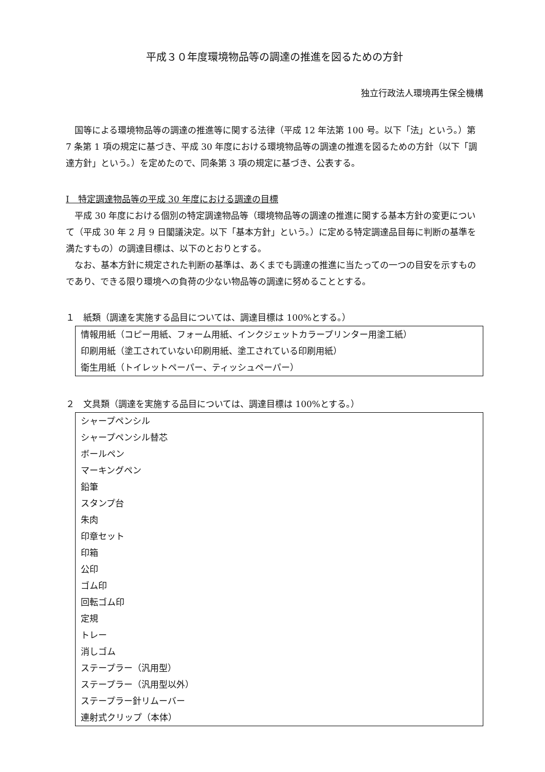平成３０年度環境物品等の調達の推進を図るための方針
独立行政法人環境再生保全機構
国等による環境物品等の調達の推進等に関する法律（平成 12 年法第 100 号。以下「法」という。）第 7 条第 1 項の規定に基づき、平成 30 年度における環境物品等の調達の推進を図るための方針（以下「調達方針」という。）を定めたので、同条第 3 項の規定に基づき、公表する。
Ⅰ　特定調達物品等の平成 30 年度における調達の目標
平成 30 年度における個別の特定調達物品等（環境物品等の調達の推進に関する基本方針の変更について（平成 30 年 2 月 9 日閣議決定。以下「基本方針」という。）に定める特定調達品目毎に判断の基準を満たすもの）の調達目標は、以下のとおりとする。
なお、基本方針に規定された判断の基準は、あくまでも調達の推進に当たっての一つの目安を示すものであり、できる限り環境への負荷の少ない物品等の調達に努めることとする。
１　紙類（調達を実施する品目については、調達目標は 100%とする。）
情報用紙（コピー用紙、フォーム用紙、インクジェットカラープリンター用塗工紙）
印刷用紙（塗工されていない印刷用紙、塗工されている印刷用紙）
衛生用紙（トイレットペーパー、ティッシュペーパー）
２　文具類（調達を実施する品目については、調達目標は 100%とする。）
シャープペンシル
シャープペンシル替芯
ボールペン
マーキングペン
鉛筆
スタンプ台
朱肉
印章セット
印箱
公印
ゴム印
回転ゴム印
定規
トレー
消しゴム
ステープラー（汎用型）
ステープラー（汎用型以外）
ステープラー針リムーバー
連射式クリップ（本体）